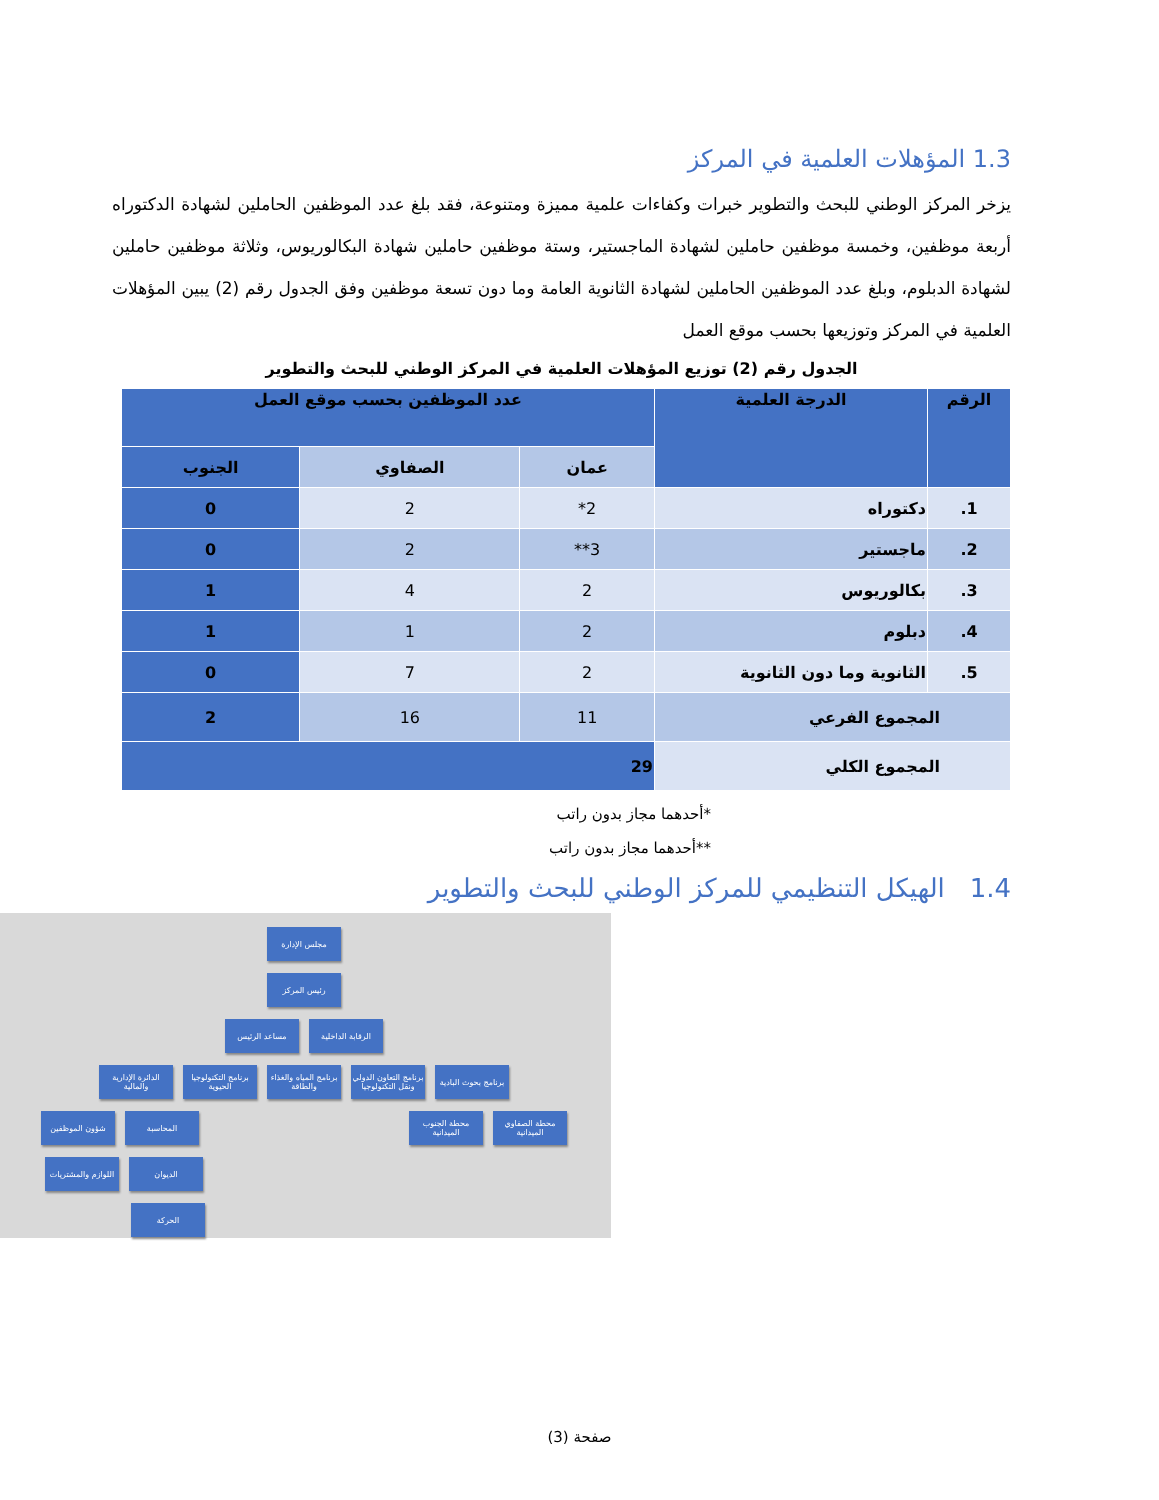1.3 المؤهلات العلمية في المركز
يزخر المركز الوطني للبحث والتطوير خبرات وكفاءات علمية مميزة ومتنوعة، فقد بلغ عدد الموظفين الحاملين لشهادة الدكتوراه أربعة موظفين، وخمسة موظفين حاملين لشهادة الماجستير، وستة موظفين حاملين شهادة البكالوريوس، وثلاثة موظفين حاملين لشهادة الدبلوم، وبلغ عدد الموظفين الحاملين لشهادة الثانوية العامة وما دون تسعة موظفين وفق الجدول رقم (2) يبين المؤهلات العلمية في المركز وتوزيعها بحسب موقع العمل
الجدول رقم (2) توزيع المؤهلات العلمية في المركز الوطني للبحث والتطوير
| الرقم | الدرجة العلمية | عدد الموظفين بحسب موقع العمل | | |
| --- | --- | --- | --- | --- |
| | | عمان | الصفاوي | الجنوب |
| 1. | دكتوراه | 2* | 2 | 0 |
| 2. | ماجستير | 3** | 2 | 0 |
| 3. | بكالوريوس | 2 | 4 | 1 |
| 4. | دبلوم | 2 | 1 | 1 |
| 5. | الثانوية وما دون الثانوية | 2 | 7 | 0 |
| المجموع الفرعي | | 11 | 16 | 2 |
| المجموع الكلي | | 29 | | |
*أحدهما مجاز بدون راتب
**أحدهما مجاز بدون راتب
1.4 الهيكل التنظيمي للمركز الوطني للبحث والتطوير
مجلس الإدارة
رئيس المركز
الرقابة الداخلية
مساعد الرئيس
برنامج بحوث البادية
برنامج التعاون الدولي ونقل التكنولوجيا
برنامج المياه والغذاء والطاقة
برنامج التكنولوجيا الحيوية
الدائرة الإدارية والمالية
محطة الصفاوي الميدانية
محطة الجنوب الميدانية
المحاسبة شؤون الموظفين
الديوان اللوازم والمشتريات
الحركة
صفحة (3)